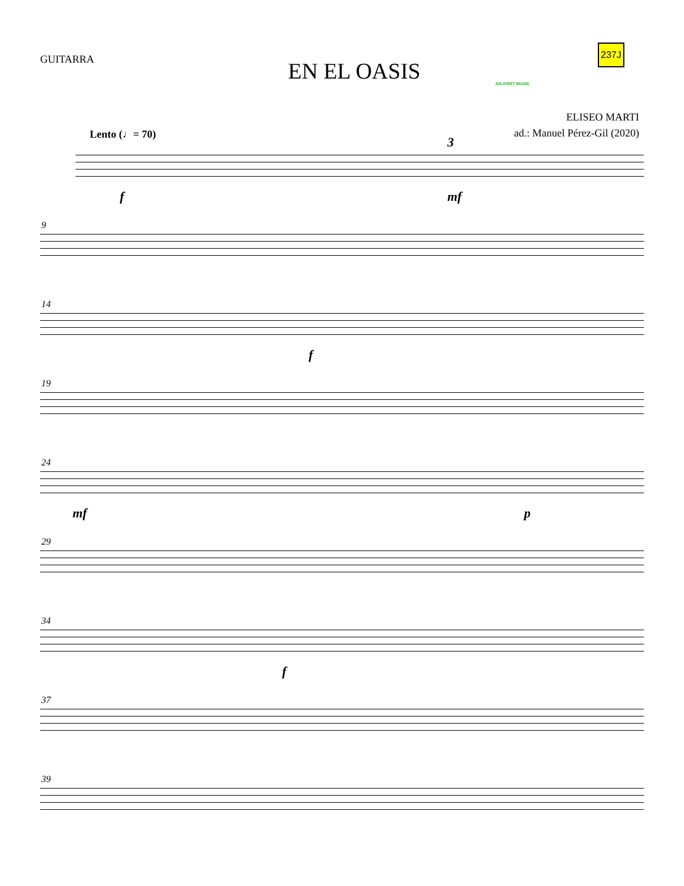GUITARRA
EN EL OASIS
JULIVERT MUSIC
237J
ELISEO MARTI
ad.: Manuel Pérez-Gil (2020)
Lento (♩= 70)
f
3
mf
9
14
f
19
24
mf p
29
34
f
37
39